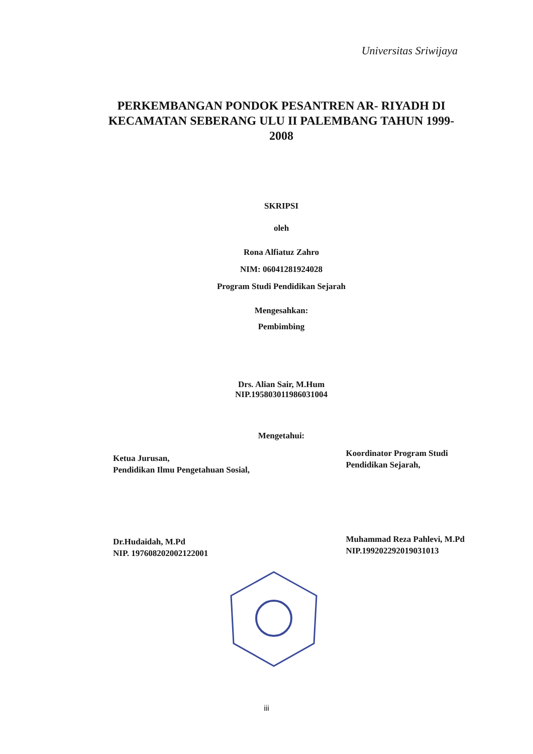Universitas Sriwijaya
PERKEMBANGAN PONDOK PESANTREN AR- RIYADH DI KECAMATAN SEBERANG ULU II PALEMBANG TAHUN 1999-2008
SKRIPSI
oleh
Rona Alfiatuz Zahro
NIM: 06041281924028
Program Studi Pendidikan Sejarah
Mengesahkan:
Pembimbing
Drs. Alian Sair, M.Hum
NIP.195803011986031004
Mengetahui:
Ketua Jurusan,
Pendidikan Ilmu Pengetahuan Sosial,
Dr.Hudaidah, M.Pd
NIP. 197608202002122001
Koordinator Program Studi
Pendidikan Sejarah,
Muhammad Reza Pahlevi, M.Pd
NIP.199202292019031013
iii